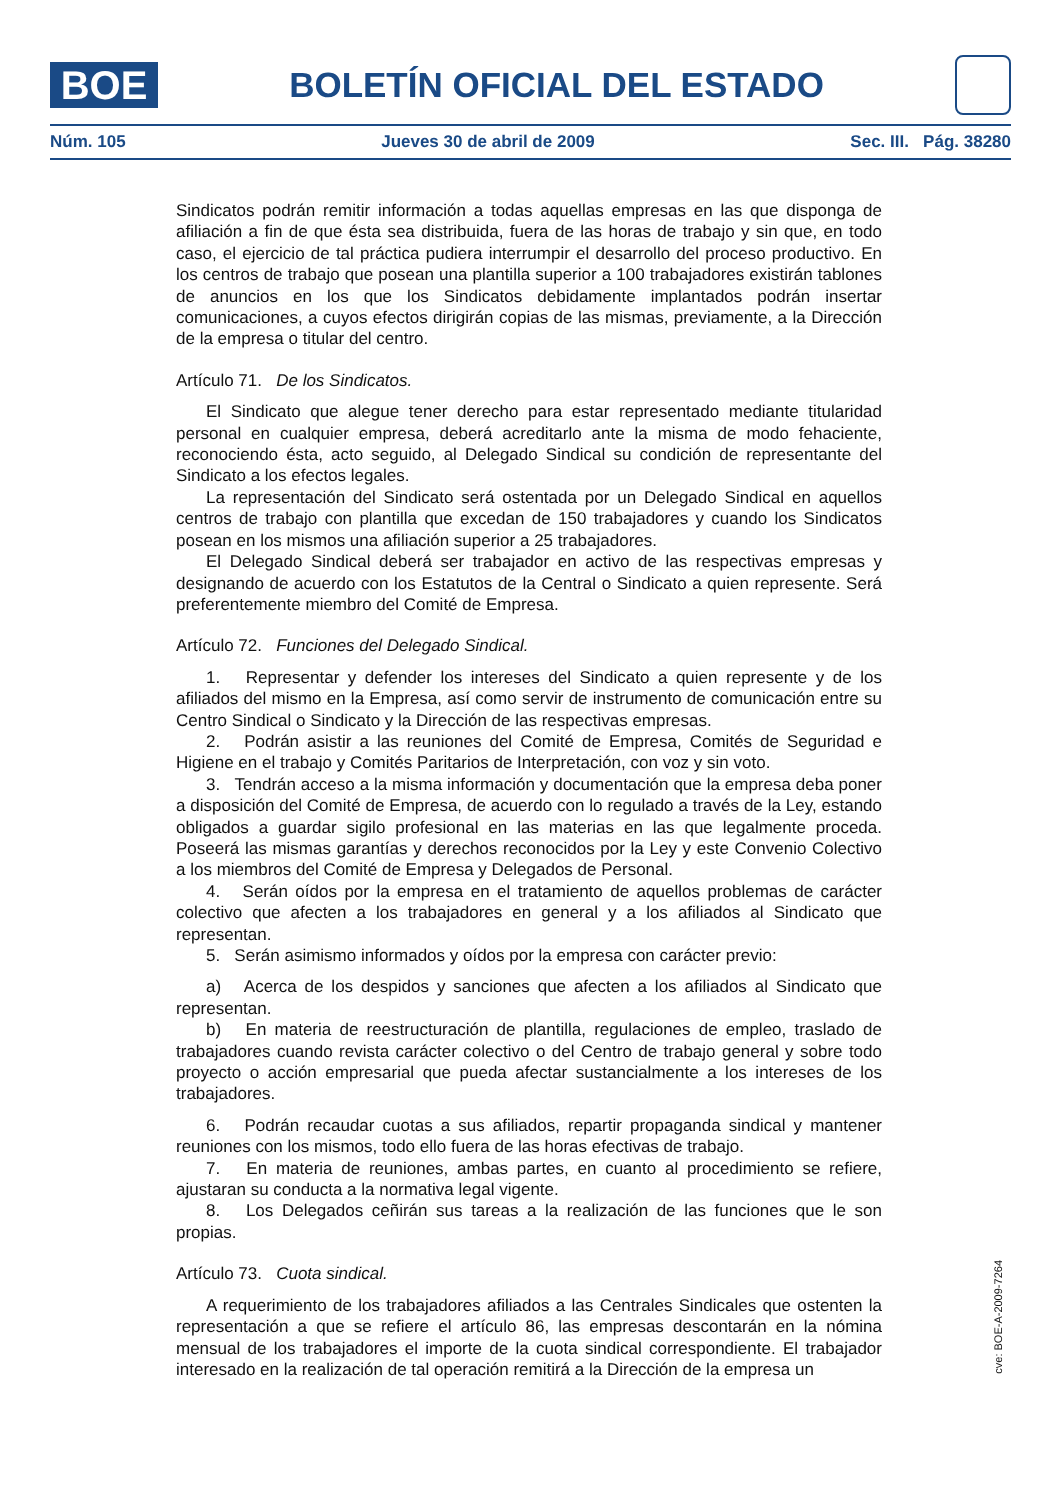BOE
BOLETÍN OFICIAL DEL ESTADO
Núm. 105 Jueves 30 de abril de 2009 Sec. III. Pág. 38280
Sindicatos podrán remitir información a todas aquellas empresas en las que disponga de afiliación a fin de que ésta sea distribuida, fuera de las horas de trabajo y sin que, en todo caso, el ejercicio de tal práctica pudiera interrumpir el desarrollo del proceso productivo. En los centros de trabajo que posean una plantilla superior a 100 trabajadores existirán tablones de anuncios en los que los Sindicatos debidamente implantados podrán insertar comunicaciones, a cuyos efectos dirigirán copias de las mismas, previamente, a la Dirección de la empresa o titular del centro.
Artículo 71. De los Sindicatos.
El Sindicato que alegue tener derecho para estar representado mediante titularidad personal en cualquier empresa, deberá acreditarlo ante la misma de modo fehaciente, reconociendo ésta, acto seguido, al Delegado Sindical su condición de representante del Sindicato a los efectos legales.
La representación del Sindicato será ostentada por un Delegado Sindical en aquellos centros de trabajo con plantilla que excedan de 150 trabajadores y cuando los Sindicatos posean en los mismos una afiliación superior a 25 trabajadores.
El Delegado Sindical deberá ser trabajador en activo de las respectivas empresas y designando de acuerdo con los Estatutos de la Central o Sindicato a quien represente. Será preferentemente miembro del Comité de Empresa.
Artículo 72. Funciones del Delegado Sindical.
1. Representar y defender los intereses del Sindicato a quien represente y de los afiliados del mismo en la Empresa, así como servir de instrumento de comunicación entre su Centro Sindical o Sindicato y la Dirección de las respectivas empresas.
2. Podrán asistir a las reuniones del Comité de Empresa, Comités de Seguridad e Higiene en el trabajo y Comités Paritarios de Interpretación, con voz y sin voto.
3. Tendrán acceso a la misma información y documentación que la empresa deba poner a disposición del Comité de Empresa, de acuerdo con lo regulado a través de la Ley, estando obligados a guardar sigilo profesional en las materias en las que legalmente proceda. Poseerá las mismas garantías y derechos reconocidos por la Ley y este Convenio Colectivo a los miembros del Comité de Empresa y Delegados de Personal.
4. Serán oídos por la empresa en el tratamiento de aquellos problemas de carácter colectivo que afecten a los trabajadores en general y a los afiliados al Sindicato que representan.
5. Serán asimismo informados y oídos por la empresa con carácter previo:
a) Acerca de los despidos y sanciones que afecten a los afiliados al Sindicato que representan.
b) En materia de reestructuración de plantilla, regulaciones de empleo, traslado de trabajadores cuando revista carácter colectivo o del Centro de trabajo general y sobre todo proyecto o acción empresarial que pueda afectar sustancialmente a los intereses de los trabajadores.
6. Podrán recaudar cuotas a sus afiliados, repartir propaganda sindical y mantener reuniones con los mismos, todo ello fuera de las horas efectivas de trabajo.
7. En materia de reuniones, ambas partes, en cuanto al procedimiento se refiere, ajustaran su conducta a la normativa legal vigente.
8. Los Delegados ceñirán sus tareas a la realización de las funciones que le son propias.
Artículo 73. Cuota sindical.
A requerimiento de los trabajadores afiliados a las Centrales Sindicales que ostenten la representación a que se refiere el artículo 86, las empresas descontarán en la nómina mensual de los trabajadores el importe de la cuota sindical correspondiente. El trabajador interesado en la realización de tal operación remitirá a la Dirección de la empresa un
cve: BOE-A-2009-7264